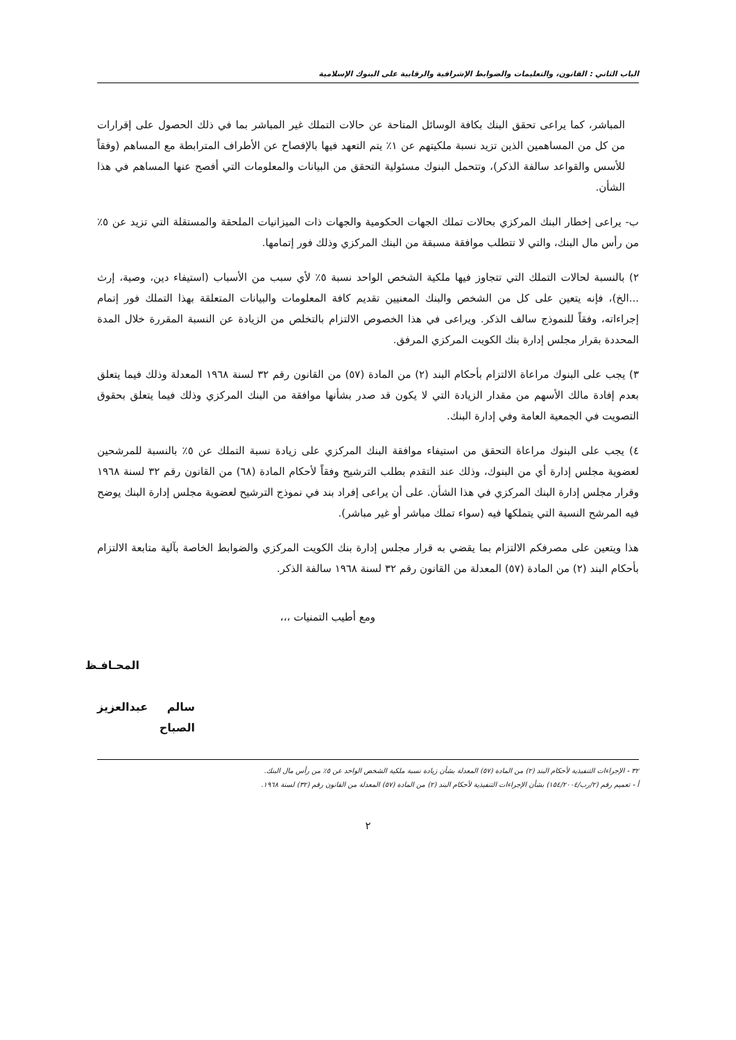الباب الثاني : القانون، والتعليمات والضوابط الإشرافية والرقابية على البنوك الإسلامية
المباشر، كما يراعى تحقق البنك بكافة الوسائل المتاحة عن حالات التملك غير المباشر بما في ذلك الحصول على إقرارات من كل من المساهمين الذين تزيد نسبة ملكيتهم عن ١٪ يتم التعهد فيها بالإفصاح عن الأطراف المترابطة مع المساهم (وفقاً للأسس والقواعد سالفة الذكر)، وتتحمل البنوك مسئولية التحقق من البيانات والمعلومات التي أفصح عنها المساهم في هذا الشأن.
ب- يراعى إخطار البنك المركزي بحالات تملك الجهات الحكومية والجهات ذات الميزانيات الملحقة والمستقلة التي تزيد عن ٥٪ من رأس مال البنك، والتي لا تتطلب موافقة مسبقة من البنك المركزي وذلك فور إتمامها.
٢) بالنسبة لحالات التملك التي تتجاوز فيها ملكية الشخص الواحد نسبة ٥٪ لأي سبب من الأسباب (استيفاء دين، وصية، إرث ...الخ)، فإنه يتعين على كل من الشخص والبنك المعنيين تقديم كافة المعلومات والبيانات المتعلقة بهذا التملك فور إتمام إجراءاته، وفقاً للنموذج سالف الذكر. ويراعى في هذا الخصوص الالتزام بالتخلص من الزيادة عن النسبة المقررة خلال المدة المحددة بقرار مجلس إدارة بنك الكويت المركزي المرفق.
٣) يجب على البنوك مراعاة الالتزام بأحكام البند (٢) من المادة (٥٧) من القانون رقم ٣٢ لسنة ١٩٦٨ المعدلة وذلك فيما يتعلق بعدم إفادة مالك الأسهم من مقدار الزيادة التي لا يكون قد صدر بشأنها موافقة من البنك المركزي وذلك فيما يتعلق بحقوق التصويت في الجمعية العامة وفي إدارة البنك.
٤) يجب على البنوك مراعاة التحقق من استيفاء موافقة البنك المركزي على زيادة نسبة التملك عن ٥٪ بالنسبة للمرشحين لعضوية مجلس إدارة أي من البنوك، وذلك عند التقدم بطلب الترشيح وفقاً لأحكام المادة (٦٨) من القانون رقم ٣٢ لسنة ١٩٦٨ وقرار مجلس إدارة البنك المركزي في هذا الشأن. على أن يراعى إفراد بند في نموذج الترشيح لعضوية مجلس إدارة البنك يوضح فيه المرشح النسبة التي يتملكها فيه (سواء تملك مباشر أو غير مباشر).
هذا ويتعين على مصرفكم الالتزام بما يقضي به قرار مجلس إدارة بنك الكويت المركزي والضوابط الخاصة بآلية متابعة الالتزام بأحكام البند (٢) من المادة (٥٧) المعدلة من القانون رقم ٣٢ لسنة ١٩٦٨ سالفة الذكر.
ومع أطيب التمنيات ،،،
المحـافـظ
سالم عبدالعزيز الصباح
٣٢ - الإجراءات التنفيذية لأحكام البند (٢) من المادة (٥٧) المعدلة بشأن زيادة نسبة ملكية الشخص الواحد عن ٥٪ من رأس مال البنك.
أ - تعميم رقم (٢/رب/١٥٤/٢٠٠٤) بشأن الإجراءات التنفيذية لأحكام البند (٢) من المادة (٥٧) المعدلة من القانون رقم (٣٢) لسنة ١٩٦٨.
٢